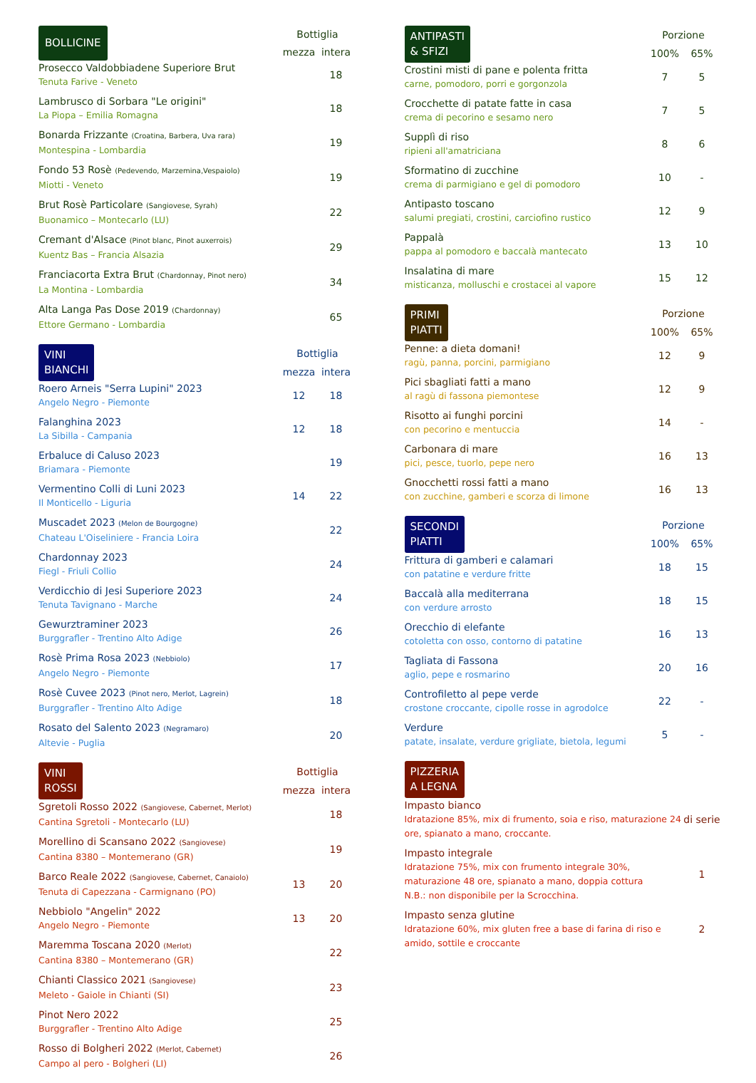| BOLLICINE | Bottiglia | |
| --- | --- | --- |
| | mezza | intera |
| Prosecco Valdobbiadene Superiore Brut Tenuta Farive - Veneto | | 18 |
| Lambrusco di Sorbara "Le origini" La Piopa – Emilia Romagna | | 18 |
| Bonarda Frizzante (Croatina, Barbera, Uva rara) Montespina - Lombardia | | 19 |
| Fondo 53 Rosè (Pedevendo, Marzemina,Vespaiolo) Miotti - Veneto | | 19 |
| Brut Rosè Particolare (Sangiovese, Syrah) Buonamico – Montecarlo (LU) | | 22 |
| Cremant d'Alsace (Pinot blanc, Pinot auxerrois) Kuentz Bas – Francia Alsazia | | 29 |
| Franciacorta Extra Brut (Chardonnay, Pinot nero) La Montina - Lombardia | | 34 |
| Alta Langa Pas Dose 2019 (Chardonnay) Ettore Germano - Lombardia | | 65 |
| VINI BIANCHI | Bottiglia | |
| --- | --- | --- |
| | mezza | intera |
| Roero Arneis "Serra Lupini" 2023 Angelo Negro - Piemonte | 12 | 18 |
| Falanghina 2023 La Sibilla - Campania | 12 | 18 |
| Erbaluce di Caluso 2023 Briamara - Piemonte | | 19 |
| Vermentino Colli di Luni 2023 Il Monticello - Liguria | 14 | 22 |
| Muscadet 2023 (Melon de Bourgogne) Chateau L'Oiseliniere - Francia Loira | | 22 |
| Chardonnay 2023 Fiegl - Friuli Collio | | 24 |
| Verdicchio di Jesi Superiore 2023 Tenuta Tavignano - Marche | | 24 |
| Gewurztraminer 2023 Burggrafler - Trentino Alto Adige | | 26 |
| Rosè Prima Rosa 2023 (Nebbiolo) Angelo Negro - Piemonte | | 17 |
| Rosè Cuvee 2023 (Pinot nero, Merlot, Lagrein) Burggrafler - Trentino Alto Adige | | 18 |
| Rosato del Salento 2023 (Negramaro) Altevie - Puglia | | 20 |
| VINI ROSSI | Bottiglia | |
| --- | --- | --- |
| | mezza | intera |
| Sgretoli Rosso 2022 (Sangiovese, Cabernet, Merlot) Cantina Sgretoli - Montecarlo (LU) | | 18 |
| Morellino di Scansano 2022 (Sangiovese) Cantina 8380 – Montemerano (GR) | | 19 |
| Barco Reale 2022 (Sangiovese, Cabernet, Canaiolo) Tenuta di Capezzana - Carmignano (PO) | 13 | 20 |
| Nebbiolo "Angelin" 2022 Angelo Negro - Piemonte | 13 | 20 |
| Maremma Toscana 2020 (Merlot) Cantina 8380 – Montemerano (GR) | | 22 |
| Chianti Classico 2021 (Sangiovese) Meleto - Gaiole in Chianti (SI) | | 23 |
| Pinot Nero 2022 Burggrafler - Trentino Alto Adige | | 25 |
| Rosso di Bolgheri 2022 (Merlot, Cabernet) Campo al pero - Bolgheri (LI) | | 26 |
| ANTIPASTI & SFIZI | Porzione | |
| --- | --- | --- |
| | 100% | 65% |
| Crostini misti di pane e polenta fritta carne, pomodoro, porri e gorgonzola | 7 | 5 |
| Crocchette di patate fatte in casa crema di pecorino e sesamo nero | 7 | 5 |
| Supplì di riso ripieni all'amatriciana | 8 | 6 |
| Sformatino di zucchine crema di parmigiano e gel di pomodoro | 10 | - |
| Antipasto toscano salumi pregiati, crostini, carciofino rustico | 12 | 9 |
| Pappalà pappa al pomodoro e baccalà mantecato | 13 | 10 |
| Insalatina di mare misticanza, molluschi e crostacei al vapore | 15 | 12 |
| PRIMI PIATTI | Porzione | |
| --- | --- | --- |
| | 100% | 65% |
| Penne: a dieta domani! ragù, panna, porcini, parmigiano | 12 | 9 |
| Pici sbagliati fatti a mano al ragù di fassona piemontese | 12 | 9 |
| Risotto ai funghi porcini con pecorino e mentuccia | 14 | - |
| Carbonara di mare pici, pesce, tuorlo, pepe nero | 16 | 13 |
| Gnocchetti rossi fatti a mano con zucchine, gamberi e scorza di limone | 16 | 13 |
| SECONDI PIATTI | Porzione | |
| --- | --- | --- |
| | 100% | 65% |
| Frittura di gamberi e calamari con patatine e verdure fritte | 18 | 15 |
| Baccalà alla mediterrana con verdure arrosto | 18 | 15 |
| Orecchio di elefante cotoletta con osso, contorno di patatine | 16 | 13 |
| Tagliata di Fassona aglio, pepe e rosmarino | 20 | 16 |
| Controfiletto al pepe verde crostone croccante, cipolle rosse in agrodolce | 22 | - |
| Verdure patate, insalate, verdure grigliate, bietola, legumi | 5 | - |
| PIZZERIA A LEGNA | |
| Impasto bianco Idratazione 85%, mix di frumento, soia e riso, maturazione 24 ore, spianato a mano, croccante. | di serie |
| Impasto integrale Idratazione 75%, mix con frumento integrale 30%, maturazione 48 ore, spianato a mano, doppia cottura N.B.: non disponibile per la Scrocchina. | 1 |
| Impasto senza glutine Idratazione 60%, mix gluten free a base di farina di riso e amido, sottile e croccante | 2 |